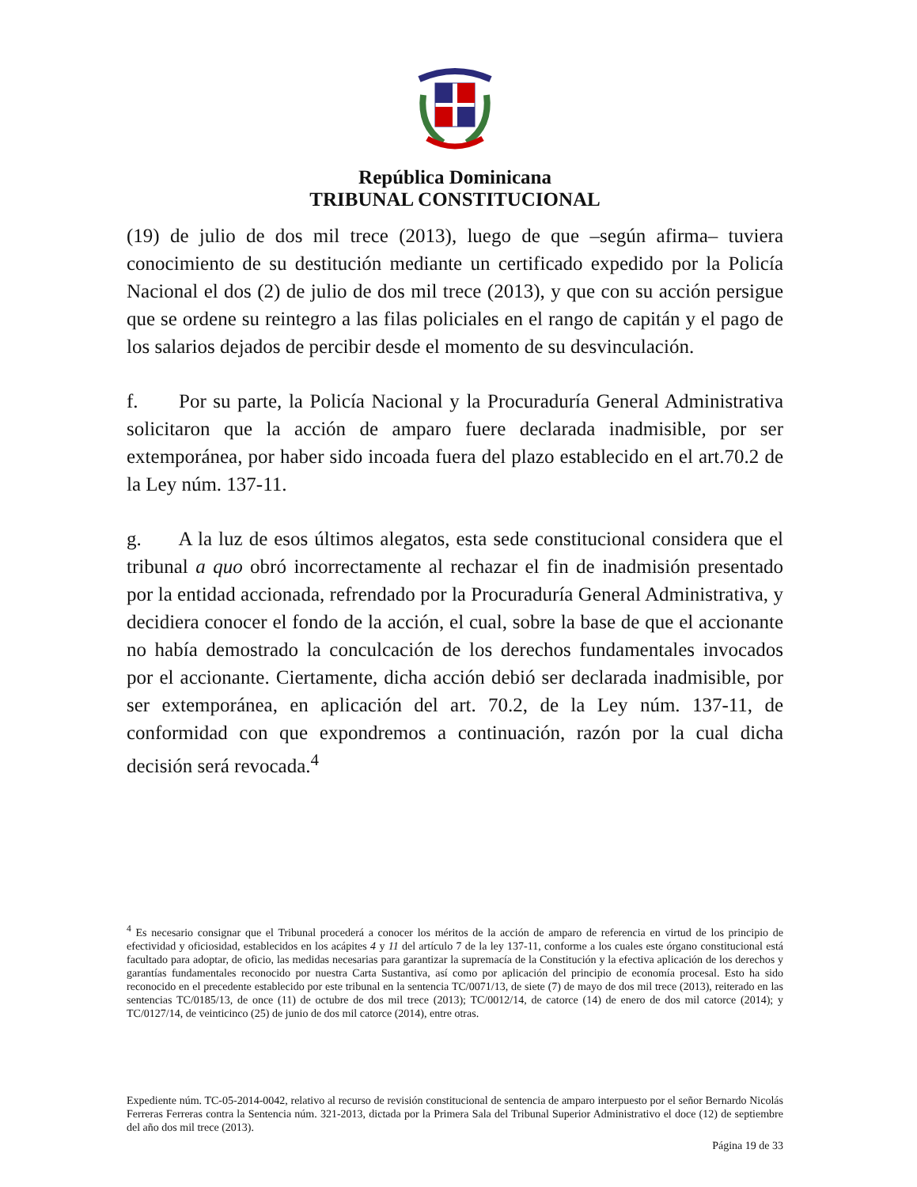República Dominicana
TRIBUNAL CONSTITUCIONAL
(19) de julio de dos mil trece (2013), luego de que –según afirma– tuviera conocimiento de su destitución mediante un certificado expedido por la Policía Nacional el dos (2) de julio de dos mil trece (2013), y que con su acción persigue que se ordene su reintegro a las filas policiales en el rango de capitán y el pago de los salarios dejados de percibir desde el momento de su desvinculación.
f. Por su parte, la Policía Nacional y la Procuraduría General Administrativa solicitaron que la acción de amparo fuere declarada inadmisible, por ser extemporánea, por haber sido incoada fuera del plazo establecido en el art.70.2 de la Ley núm. 137-11.
g. A la luz de esos últimos alegatos, esta sede constitucional considera que el tribunal a quo obró incorrectamente al rechazar el fin de inadmisión presentado por la entidad accionada, refrendado por la Procuraduría General Administrativa, y decidiera conocer el fondo de la acción, el cual, sobre la base de que el accionante no había demostrado la conculcación de los derechos fundamentales invocados por el accionante. Ciertamente, dicha acción debió ser declarada inadmisible, por ser extemporánea, en aplicación del art. 70.2, de la Ley núm. 137-11, de conformidad con que expondremos a continuación, razón por la cual dicha decisión será revocada.<sup>4</sup>
<sup>4</sup> Es necesario consignar que el Tribunal procederá a conocer los méritos de la acción de amparo de referencia en virtud de los principio de efectividad y oficiosidad, establecidos en los acápites 4 y 11 del artículo 7 de la ley 137-11, conforme a los cuales este órgano constitucional está facultado para adoptar, de oficio, las medidas necesarias para garantizar la supremacía de la Constitución y la efectiva aplicación de los derechos y garantías fundamentales reconocido por nuestra Carta Sustantiva, así como por aplicación del principio de economía procesal. Esto ha sido reconocido en el precedente establecido por este tribunal en la sentencia TC/0071/13, de siete (7) de mayo de dos mil trece (2013), reiterado en las sentencias TC/0185/13, de once (11) de octubre de dos mil trece (2013); TC/0012/14, de catorce (14) de enero de dos mil catorce (2014); y TC/0127/14, de veinticinco (25) de junio de dos mil catorce (2014), entre otras.
Expediente núm. TC-05-2014-0042, relativo al recurso de revisión constitucional de sentencia de amparo interpuesto por el señor Bernardo Nicolás Ferreras Ferreras contra la Sentencia núm. 321-2013, dictada por la Primera Sala del Tribunal Superior Administrativo el doce (12) de septiembre del año dos mil trece (2013).
Página 19 de 33